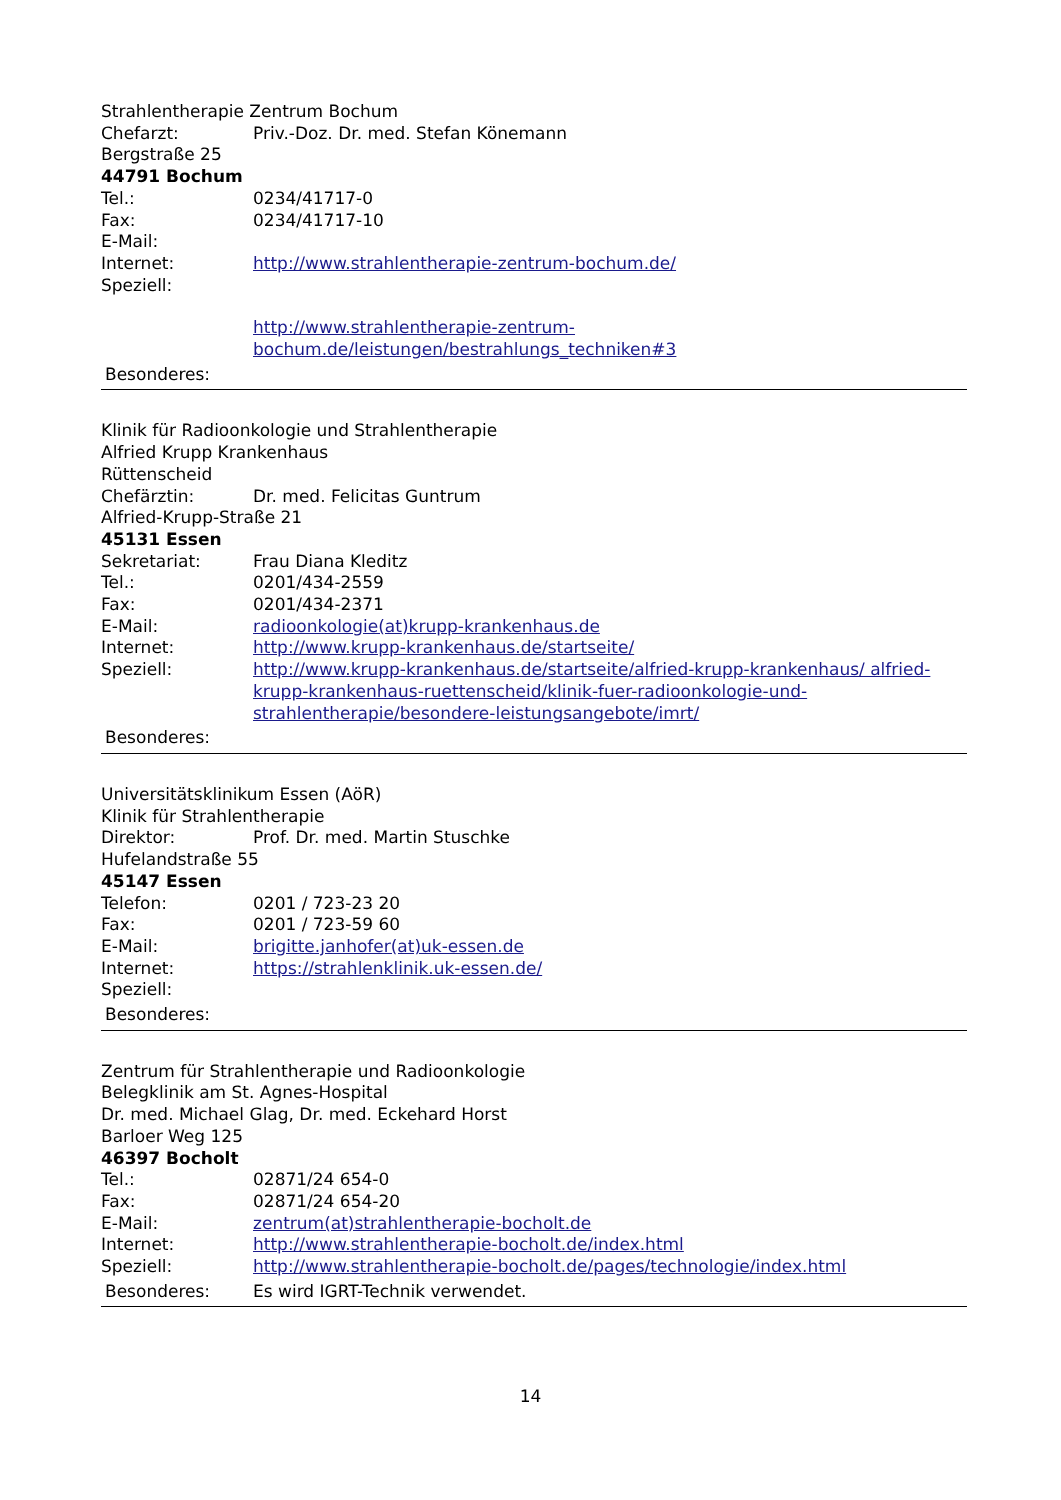Strahlentherapie Zentrum Bochum
Chefarzt: Priv.-Doz. Dr. med. Stefan Könemann
Bergstraße 25
44791 Bochum
Tel.: 0234/41717-0
Fax: 0234/41717-10
E-Mail:
Internet: http://www.strahlentherapie-zentrum-bochum.de/
Speziell:
http://www.strahlentherapie-zentrum-bochum.de/leistungen/bestrahlungs_techniken#3
Besonderes:
Klinik für Radioonkologie und Strahlentherapie
Alfried Krupp Krankenhaus
Rüttenscheid
Chefärztin: Dr. med. Felicitas Guntrum
Alfried-Krupp-Straße 21
45131 Essen
Sekretariat: Frau Diana Kleditz
Tel.: 0201/434-2559
Fax: 0201/434-2371
E-Mail: radioonkologie(at)krupp-krankenhaus.de
Internet: http://www.krupp-krankenhaus.de/startseite/
Speziell: http://www.krupp-krankenhaus.de/startseite/alfried-krupp-krankenhaus/ alfried-krupp-krankenhaus-ruettenscheid/klinik-fuer-radioonkologie-und-strahlentherapie/besondere-leistungsangebote/imrt/
Besonderes:
Universitätsklinikum Essen (AöR)
Klinik für Strahlentherapie
Direktor: Prof. Dr. med. Martin Stuschke
Hufelandstraße 55
45147 Essen
Telefon: 0201 / 723-23 20
Fax: 0201 / 723-59 60
E-Mail: brigitte.janhofer(at)uk-essen.de
Internet: https://strahlenklinik.uk-essen.de/
Speziell:
Besonderes:
Zentrum für Strahlentherapie und Radioonkologie
Belegklinik am St. Agnes-Hospital
Dr. med. Michael Glag, Dr. med. Eckehard Horst
Barloer Weg 125
46397 Bocholt
Tel.: 02871/24 654-0
Fax: 02871/24 654-20
E-Mail: zentrum(at)strahlentherapie-bocholt.de
Internet: http://www.strahlentherapie-bocholt.de/index.html
Speziell: http://www.strahlentherapie-bocholt.de/pages/technologie/index.html
Besonderes: Es wird IGRT-Technik verwendet.
14